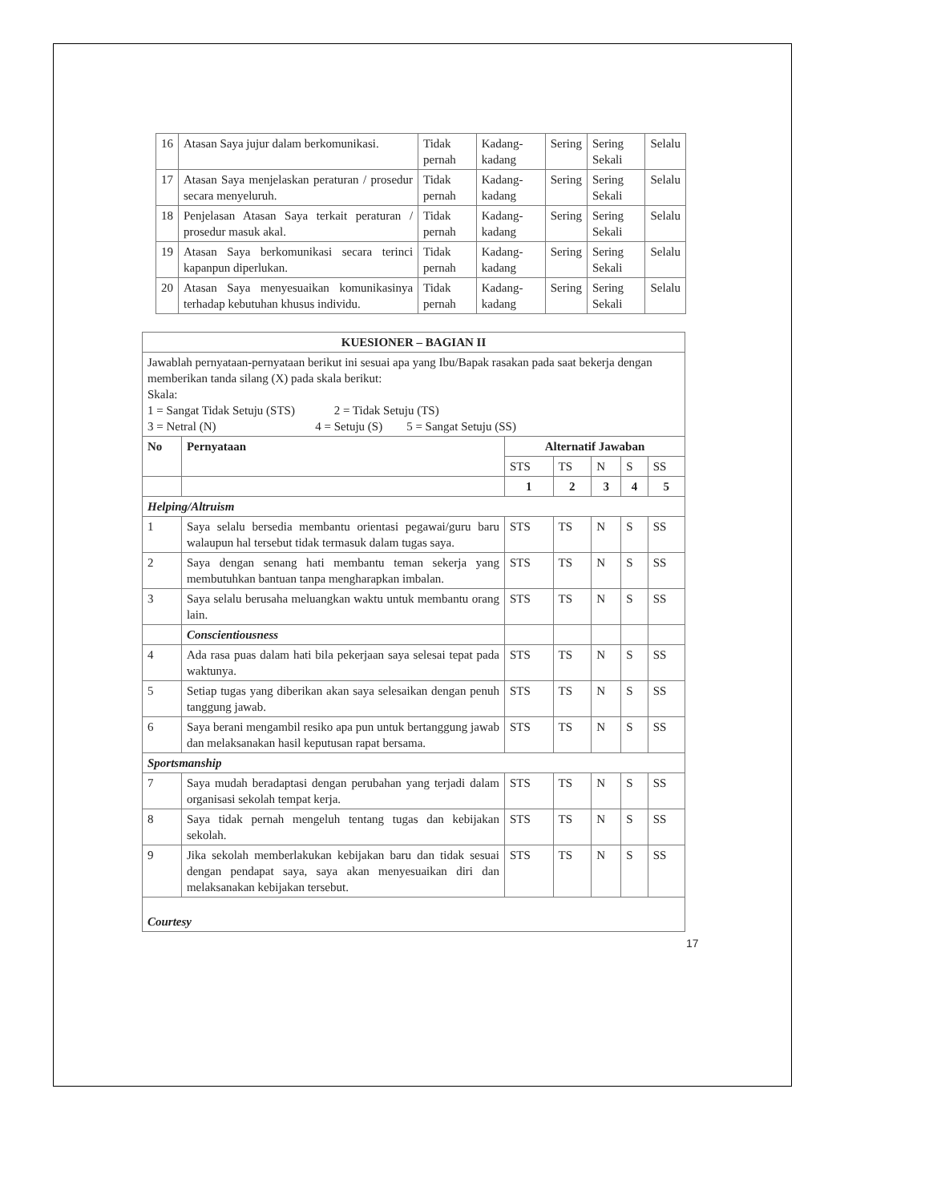| 16 | Atasan Saya jujur dalam berkomunikasi. | Tidak pernah | Kadang-kadang | Sering | Sering Sekali | Selalu |
| 17 | Atasan Saya menjelaskan peraturan / prosedur secara menyeluruh. | Tidak pernah | Kadang-kadang | Sering | Sering Sekali | Selalu |
| 18 | Penjelasan Atasan Saya terkait peraturan / prosedur masuk akal. | Tidak pernah | Kadang-kadang | Sering | Sering Sekali | Selalu |
| 19 | Atasan Saya berkomunikasi secara terinci kapanpun diperlukan. | Tidak pernah | Kadang-kadang | Sering | Sering Sekali | Selalu |
| 20 | Atasan Saya menyesuaikan komunikasinya terhadap kebutuhan khusus individu. | Tidak pernah | Kadang-kadang | Sering | Sering Sekali | Selalu |
| KUESIONER – BAGIAN II | | | | | | |
| --- | --- | --- | --- | --- | --- | --- |
| Jawablah pernyataan-pernyataan berikut ini sesuai apa yang Ibu/Bapak rasakan pada saat bekerja dengan memberikan tanda silang (X) pada skala berikut: Skala: 1 = Sangat Tidak Setuju (STS) 2 = Tidak Setuju (TS) 3 = Netral (N) 4 = Setuju (S) 5 = Sangat Setuju (SS) | | | | | | |
| No | Pernyataan | Alternatif Jawaban | | | | |
| | | STS | TS | N | S | SS |
| | | 1 | 2 | 3 | 4 | 5 |
| Helping/Altruism | | | | | | |
| 1 | Saya selalu bersedia membantu orientasi pegawai/guru baru walaupun hal tersebut tidak termasuk dalam tugas saya. | STS | TS | N | S | SS |
| 2 | Saya dengan senang hati membantu teman sekerja yang membutuhkan bantuan tanpa mengharapkan imbalan. | STS | TS | N | S | SS |
| 3 | Saya selalu berusaha meluangkan waktu untuk membantu orang lain. | STS | TS | N | S | SS |
| | Conscientiousness | | | | | |
| 4 | Ada rasa puas dalam hati bila pekerjaan saya selesai tepat pada waktunya. | STS | TS | N | S | SS |
| 5 | Setiap tugas yang diberikan akan saya selesaikan dengan penuh tanggung jawab. | STS | TS | N | S | SS |
| 6 | Saya berani mengambil resiko apa pun untuk bertanggung jawab dan melaksanakan hasil keputusan rapat bersama. | STS | TS | N | S | SS |
| Sportsmanship | | | | | | |
| 7 | Saya mudah beradaptasi dengan perubahan yang terjadi dalam organisasi sekolah tempat kerja. | STS | TS | N | S | SS |
| 8 | Saya tidak pernah mengeluh tentang tugas dan kebijakan sekolah. | STS | TS | N | S | SS |
| 9 | Jika sekolah memberlakukan kebijakan baru dan tidak sesuai dengan pendapat saya, saya akan menyesuaikan diri dan melaksanakan kebijakan tersebut. | STS | TS | N | S | SS |
| Courtesy | | | | | | |
17